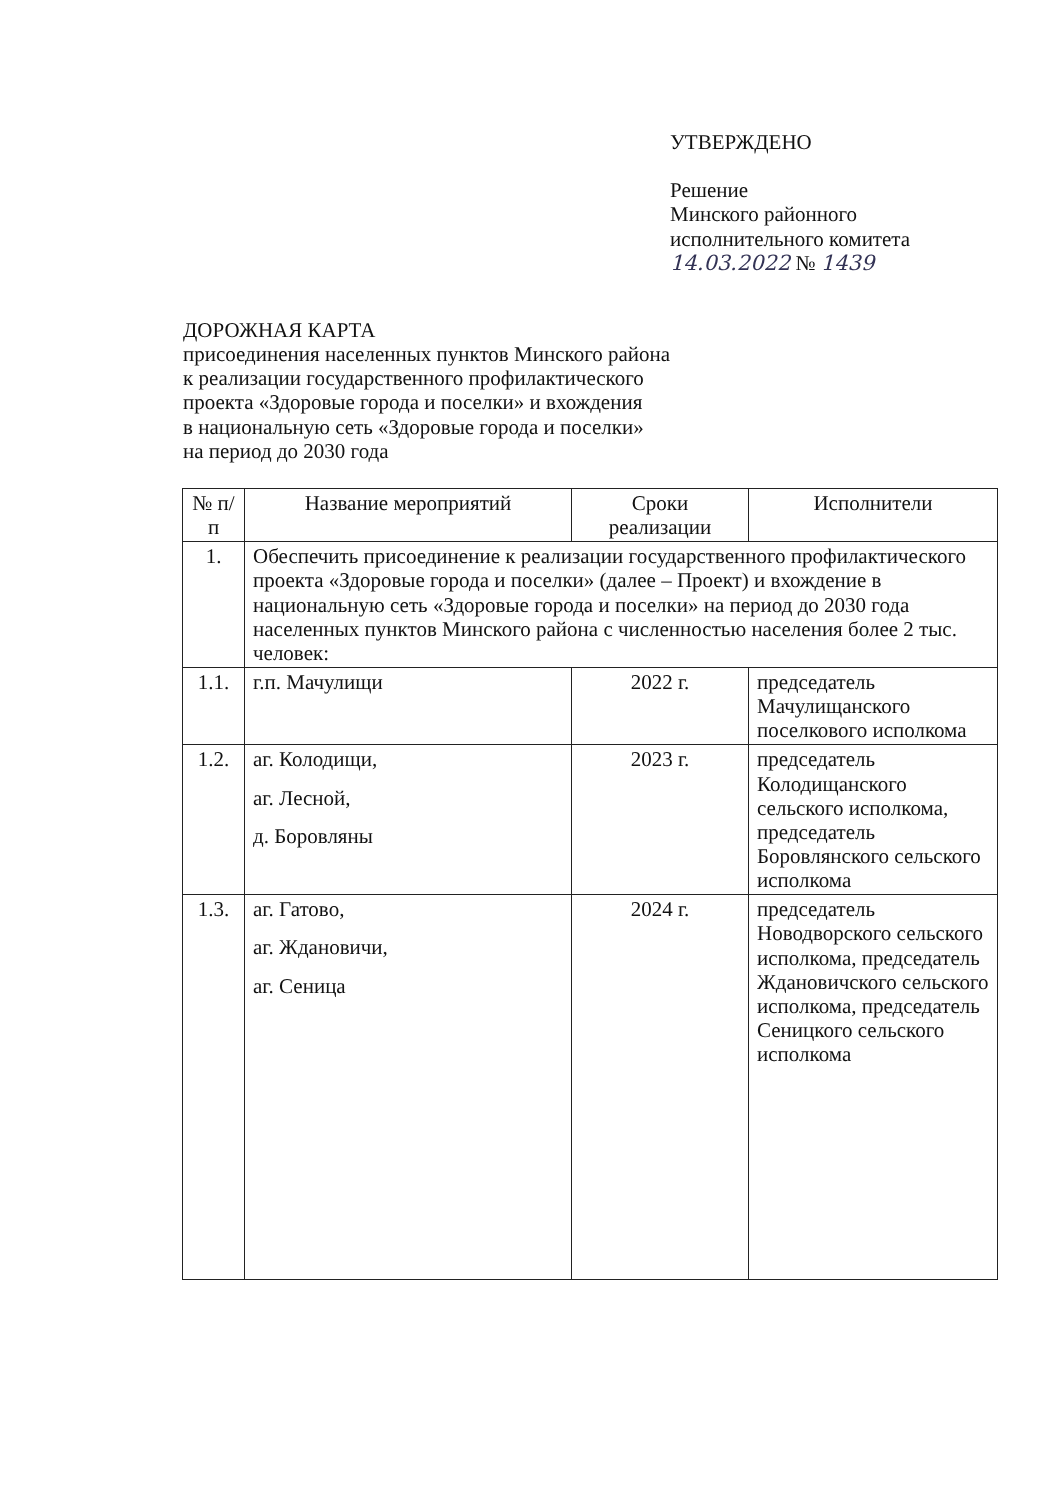УТВЕРЖДЕНО
Решение
Минского районного
исполнительного комитета
14.03.2022 № 1439
ДОРОЖНАЯ КАРТА
присоединения населенных пунктов Минского района
к реализации государственного профилактического
проекта «Здоровые города и поселки» и вхождения
в национальную сеть «Здоровые города и поселки»
на период до 2030 года
| № п/п | Название мероприятий | Сроки реализации | Исполнители |
| --- | --- | --- | --- |
| 1. | Обеспечить присоединение к реализации государственного профилактического проекта «Здоровые города и поселки» (далее – Проект) и вхождение в национальную сеть «Здоровые города и поселки» на период до 2030 года населенных пунктов Минского района с численностью населения более 2 тыс. человек: | | |
| 1.1. | г.п. Мачулищи | 2022 г. | председатель Мачулищанского поселкового исполкома |
| 1.2. | аг. Колодищи, аг. Лесной, д. Боровляны | 2023 г. | председатель Колодищанского сельского исполкома, председатель Боровлянского сельского исполкома |
| 1.3. | аг. Гатово, аг. Ждановичи, аг. Сеница | 2024 г. | председатель Новодворского сельского исполкома, председатель Ждановичского сельского исполкома, председатель Сеницкого сельского исполкома |